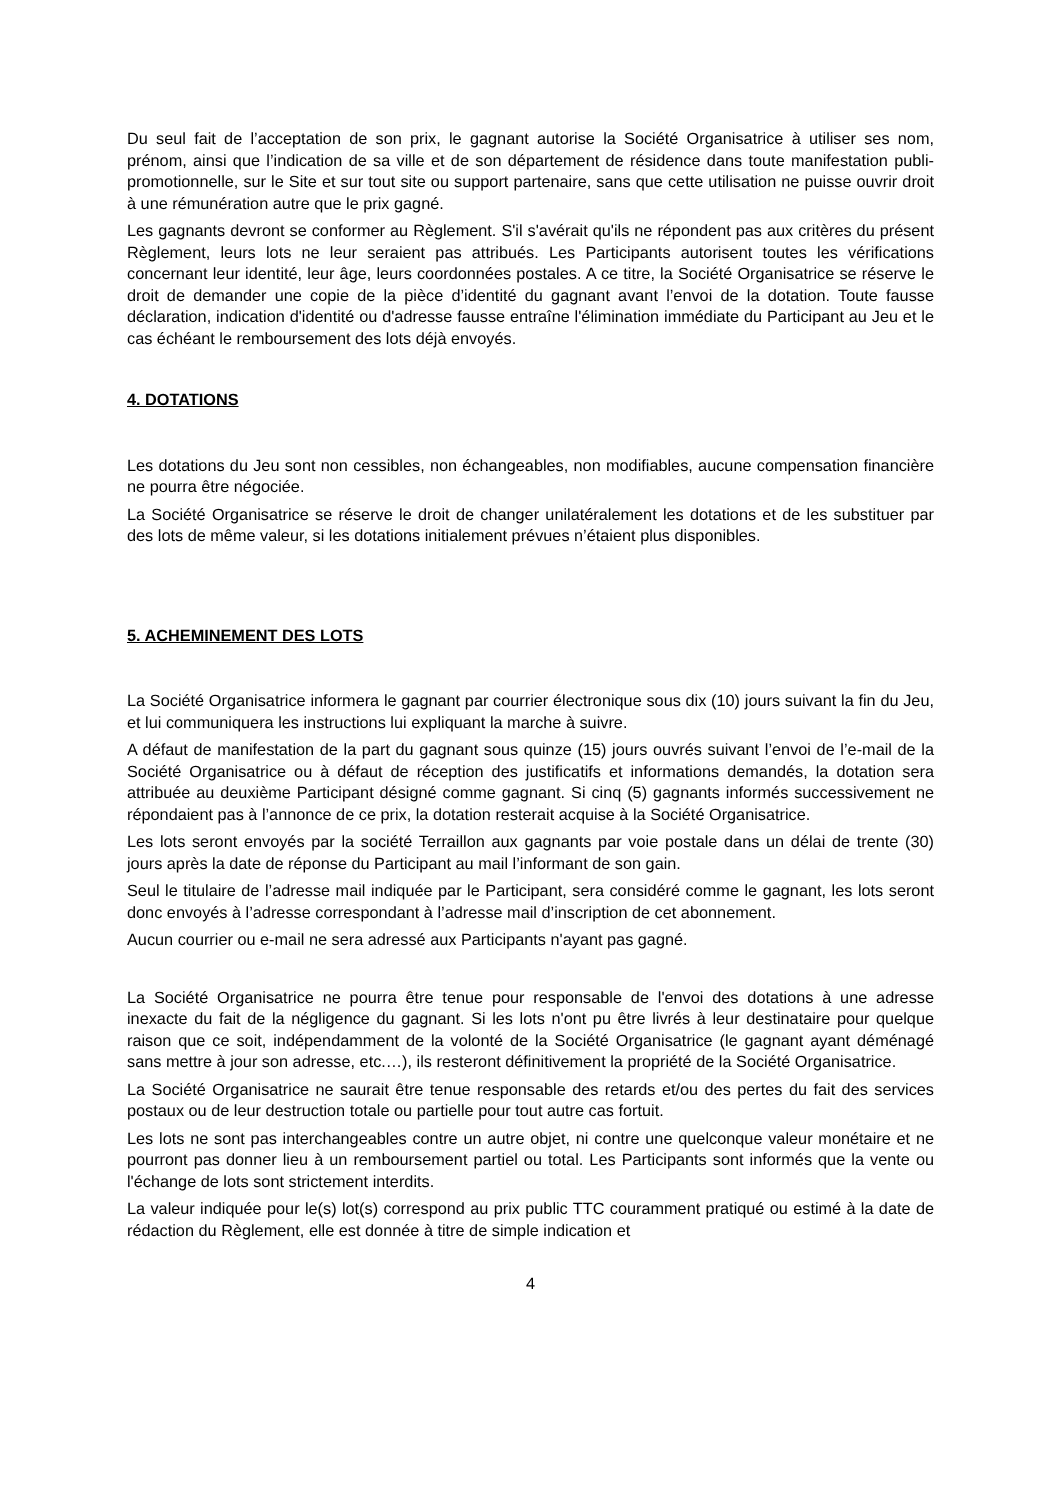Du seul fait de l’acceptation de son prix, le gagnant autorise la Société Organisatrice à utiliser ses nom, prénom, ainsi que l’indication de sa ville et de son département de résidence dans toute manifestation publi-promotionnelle, sur le Site et sur tout site ou support partenaire, sans que cette utilisation ne puisse ouvrir droit à une rémunération autre que le prix gagné.
Les gagnants devront se conformer au Règlement. S'il s'avérait qu'ils ne répondent pas aux critères du présent Règlement, leurs lots ne leur seraient pas attribués. Les Participants autorisent toutes les vérifications concernant leur identité, leur âge, leurs coordonnées postales. A ce titre, la Société Organisatrice se réserve le droit de demander une copie de la pièce d’identité du gagnant avant l’envoi de la dotation. Toute fausse déclaration, indication d'identité ou d'adresse fausse entraîne l'élimination immédiate du Participant au Jeu et le cas échéant le remboursement des lots déjà envoyés.
4. DOTATIONS
Les dotations du Jeu sont non cessibles, non échangeables, non modifiables, aucune compensation financière ne pourra être négociée.
La Société Organisatrice se réserve le droit de changer unilatéralement les dotations et de les substituer par des lots de même valeur, si les dotations initialement prévues n’étaient plus disponibles.
5. ACHEMINEMENT DES LOTS
La Société Organisatrice informera le gagnant par courrier électronique sous dix (10) jours suivant la fin du Jeu, et lui communiquera les instructions lui expliquant la marche à suivre.
A défaut de manifestation de la part du gagnant sous quinze (15) jours ouvrés suivant l’envoi de l’e-mail de la Société Organisatrice ou à défaut de réception des justificatifs et informations demandés, la dotation sera attribuée au deuxième Participant désigné comme gagnant. Si cinq (5) gagnants informés successivement ne répondaient pas à l’annonce de ce prix, la dotation resterait acquise à la Société Organisatrice.
Les lots seront envoyés par la société Terraillon aux gagnants par voie postale dans un délai de trente (30) jours après la date de réponse du Participant au mail l’informant de son gain.
Seul le titulaire de l’adresse mail indiquée par le Participant, sera considéré comme le gagnant, les lots seront donc envoyés à l’adresse correspondant à l’adresse mail d’inscription de cet abonnement.
Aucun courrier ou e-mail ne sera adressé aux Participants n'ayant pas gagné.
La Société Organisatrice ne pourra être tenue pour responsable de l'envoi des dotations à une adresse inexacte du fait de la négligence du gagnant. Si les lots n'ont pu être livrés à leur destinataire pour quelque raison que ce soit, indépendamment de la volonté de la Société Organisatrice (le gagnant ayant déménagé sans mettre à jour son adresse, etc.…), ils resteront définitivement la propriété de la Société Organisatrice.
La Société Organisatrice ne saurait être tenue responsable des retards et/ou des pertes du fait des services postaux ou de leur destruction totale ou partielle pour tout autre cas fortuit.
Les lots ne sont pas interchangeables contre un autre objet, ni contre une quelconque valeur monétaire et ne pourront pas donner lieu à un remboursement partiel ou total. Les Participants sont informés que la vente ou l'échange de lots sont strictement interdits.
La valeur indiquée pour le(s) lot(s) correspond au prix public TTC couramment pratiqué ou estimé à la date de rédaction du Règlement, elle est donnée à titre de simple indication et
4